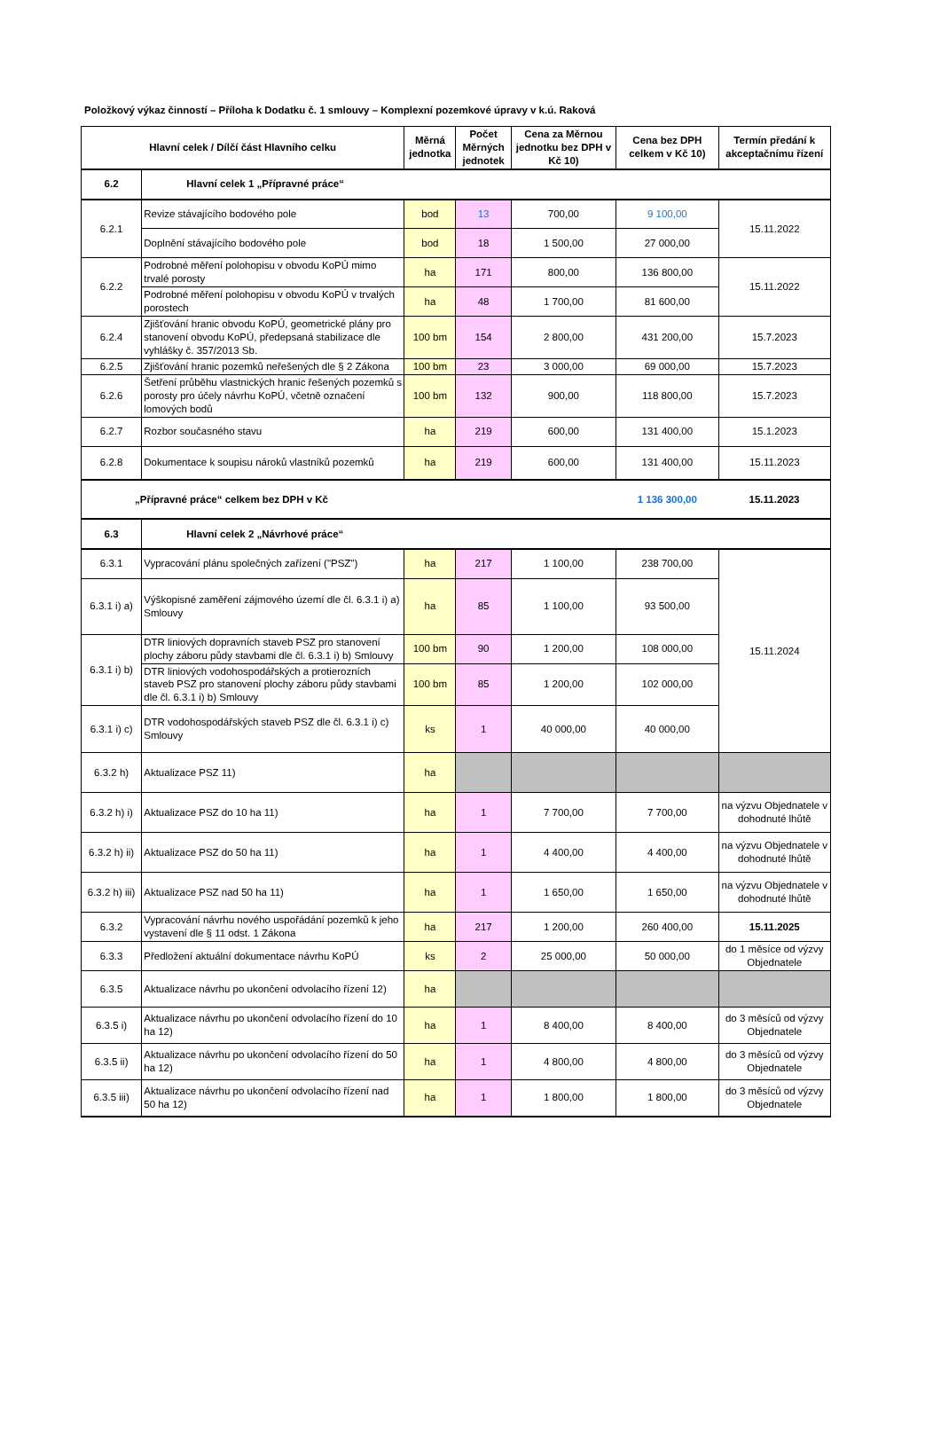Položkový výkaz činností – Příloha k Dodatku č. 1 smlouvy – Komplexní pozemkové úpravy v k.ú. Raková
| Hlavní celek / Dílčí část Hlavního celku | | Měrná jednotka | Počet Měrných jednotek | Cena za Měrnou jednotku bez DPH v Kč 10) | Cena bez DPH celkem v Kč 10) | Termín předání k akceptačnímu řízení |
| --- | --- | --- | --- | --- | --- | --- |
| 6.2 | Hlavní celek 1 „Přípravné práce“ | | | | | |
| 6.2.1 | Revize stávajícího bodového pole | bod | 13 | 700,00 | 9 100,00 | 15.11.2022 |
| | Doplnění stávajícího bodového pole | bod | 18 | 1 500,00 | 27 000,00 | |
| 6.2.2 | Podrobné měření polohopisu v obvodu KoPÚ mimo trvalé porosty | ha | 171 | 800,00 | 136 800,00 | 15.11.2022 |
| | Podrobné měření polohopisu v obvodu KoPÚ v trvalých porostech | ha | 48 | 1 700,00 | 81 600,00 | |
| 6.2.4 | Zjišťování hranic obvodu KoPÚ, geometrické plány pro stanovení obvodu KoPÚ, předepsaná stabilizace dle vyhlášky č. 357/2013 Sb. | 100 bm | 154 | 2 800,00 | 431 200,00 | 15.7.2023 |
| 6.2.5 | Zjišťování hranic pozemků neřešených dle § 2 Zákona | 100 bm | 23 | 3 000,00 | 69 000,00 | 15.7.2023 |
| 6.2.6 | Šetření průběhu vlastnických hranic řešených pozemků s porosty pro účely návrhu KoPÚ, včetně označení lomových bodů | 100 bm | 132 | 900,00 | 118 800,00 | 15.7.2023 |
| 6.2.7 | Rozbor současného stavu | ha | 219 | 600,00 | 131 400,00 | 15.1.2023 |
| 6.2.8 | Dokumentace k soupisu nároků vlastníků pozemků | ha | 219 | 600,00 | 131 400,00 | 15.11.2023 |
| „Přípravné práce“ celkem bez DPH v Kč | | | | | 1 136 300,00 | 15.11.2023 |
| 6.3 | Hlavní celek 2 „Návrhové práce“ | | | | | |
| 6.3.1 | Vypracování plánu společných zařízení ("PSZ") | ha | 217 | 1 100,00 | 238 700,00 | 15.11.2024 |
| 6.3.1 i) a) | Výškopisné zaměření zájmového území dle čl. 6.3.1 i) a) Smlouvy | ha | 85 | 1 100,00 | 93 500,00 | |
| 6.3.1 i) b) | DTR liniových dopravních staveb PSZ pro stanovení plochy záboru půdy stavbami dle čl. 6.3.1 i) b) Smlouvy | 100 bm | 90 | 1 200,00 | 108 000,00 | |
| | DTR liniových vodohospodářských a protierozních staveb PSZ pro stanovení plochy záboru půdy stavbami dle čl. 6.3.1 i) b) Smlouvy | 100 bm | 85 | 1 200,00 | 102 000,00 | |
| 6.3.1 i) c) | DTR vodohospodářských staveb PSZ dle čl. 6.3.1 i) c) Smlouvy | ks | 1 | 40 000,00 | 40 000,00 | |
| 6.3.2 h) | Aktualizace PSZ 11) | ha | | | | |
| 6.3.2 h) i) | Aktualizace PSZ do 10 ha 11) | ha | 1 | 7 700,00 | 7 700,00 | na výzvu Objednatele v dohodnuté lhůtě |
| 6.3.2 h) ii) | Aktualizace PSZ do 50 ha 11) | ha | 1 | 4 400,00 | 4 400,00 | na výzvu Objednatele v dohodnuté lhůtě |
| 6.3.2 h) iii) | Aktualizace PSZ nad 50 ha 11) | ha | 1 | 1 650,00 | 1 650,00 | na výzvu Objednatele v dohodnuté lhůtě |
| 6.3.2 | Vypracování návrhu nového uspořádání pozemků k jeho vystavení dle § 11 odst. 1 Zákona | ha | 217 | 1 200,00 | 260 400,00 | 15.11.2025 |
| 6.3.3 | Předložení aktuální dokumentace návrhu KoPÚ | ks | 2 | 25 000,00 | 50 000,00 | do 1 měsíce od výzvy Objednatele |
| 6.3.5 | Aktualizace návrhu po ukončení odvolacího řízení 12) | ha | | | | |
| 6.3.5 i) | Aktualizace návrhu po ukončení odvolacího řízení do 10 ha 12) | ha | 1 | 8 400,00 | 8 400,00 | do 3 měsíců od výzvy Objednatele |
| 6.3.5 ii) | Aktualizace návrhu po ukončení odvolacího řízení do 50 ha 12) | ha | 1 | 4 800,00 | 4 800,00 | do 3 měsíců od výzvy Objednatele |
| 6.3.5 iii) | Aktualizace návrhu po ukončení odvolacího řízení nad 50 ha 12) | ha | 1 | 1 800,00 | 1 800,00 | do 3 měsíců od výzvy Objednatele |